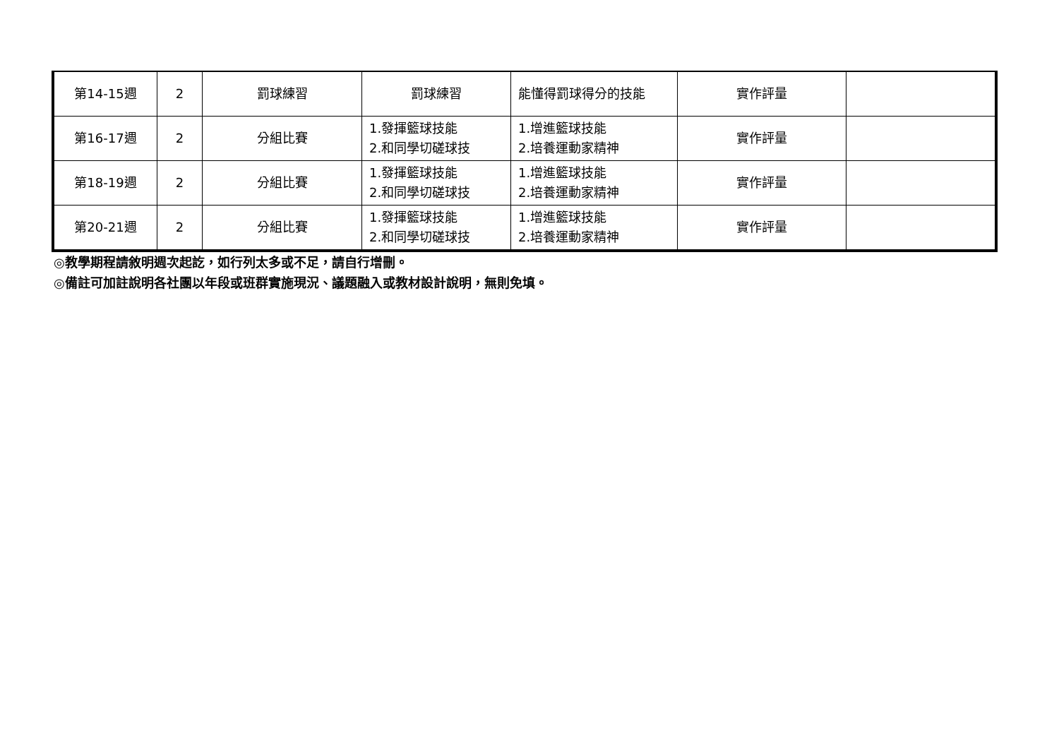| 第14-15週 | 2 | 罰球練習 | 罰球練習 | 能懂得罰球得分的技能 | 實作評量 | |
| 第16-17週 | 2 | 分組比賽 | 1.發揮籃球技能 2.和同學切磋球技 | 1.增進籃球技能 2.培養運動家精神 | 實作評量 | |
| 第18-19週 | 2 | 分組比賽 | 1.發揮籃球技能 2.和同學切磋球技 | 1.增進籃球技能 2.培養運動家精神 | 實作評量 | |
| 第20-21週 | 2 | 分組比賽 | 1.發揮籃球技能 2.和同學切磋球技 | 1.增進籃球技能 2.培養運動家精神 | 實作評量 | |
◎教學期程請敘明週次起訖，如行列太多或不足，請自行增刪。
◎備註可加註說明各社團以年段或班群實施現況、議題融入或教材設計說明，無則免填。